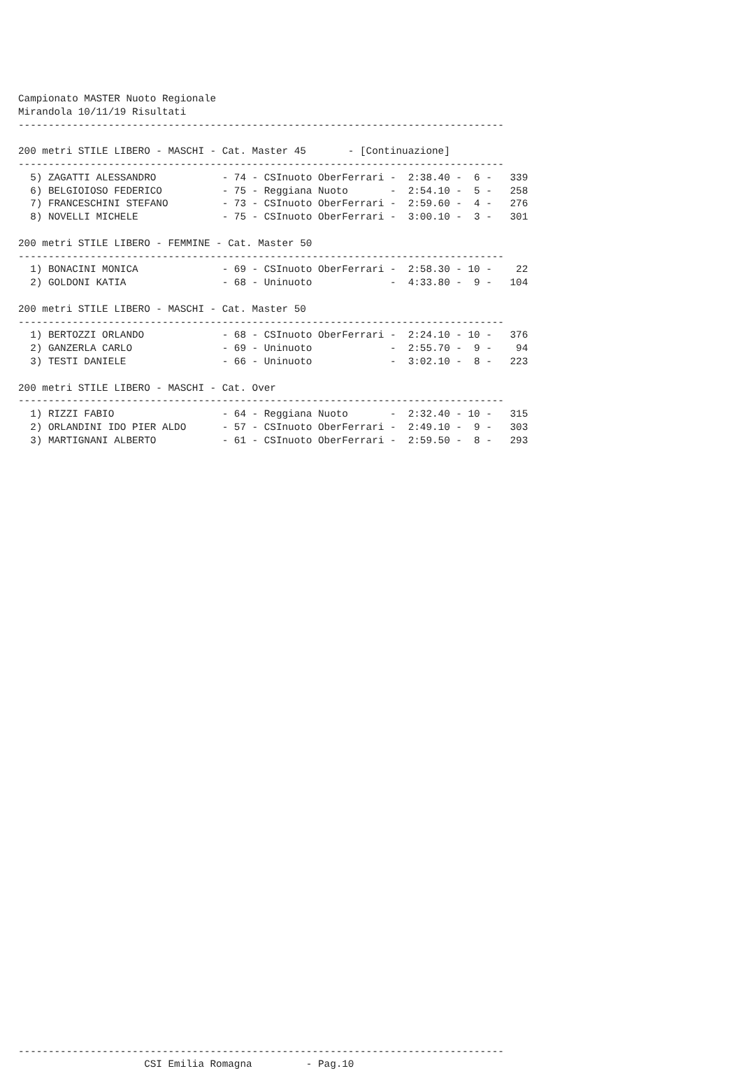Campionato MASTER Nuoto Regionale
Mirandola 10/11/19 Risultati
---------------------------------------------------------------------------------

200 metri STILE LIBERO - MASCHI - Cat. Master 45       - [Continuazione]
---------------------------------------------------------------------------------
  5) ZAGATTI ALESSANDRO           - 74 - CSInuoto OberFerrari -  2:38.40 -  6 -   339
  6) BELGIOIOSO FEDERICO          - 75 - Reggiana Nuoto       -  2:54.10 -  5 -   258
  7) FRANCESCHINI STEFANO         - 73 - CSInuoto OberFerrari -  2:59.60 -  4 -   276
  8) NOVELLI MICHELE              - 75 - CSInuoto OberFerrari -  3:00.10 -  3 -   301

200 metri STILE LIBERO - FEMMINE - Cat. Master 50
---------------------------------------------------------------------------------
  1) BONACINI MONICA              - 69 - CSInuoto OberFerrari -  2:58.30 - 10 -    22
  2) GOLDONI KATIA                - 68 - Uninuoto             -  4:33.80 -  9 -   104

200 metri STILE LIBERO - MASCHI - Cat. Master 50
---------------------------------------------------------------------------------
  1) BERTOZZI ORLANDO             - 68 - CSInuoto OberFerrari -  2:24.10 - 10 -   376
  2) GANZERLA CARLO               - 69 - Uninuoto             -  2:55.70 -  9 -    94
  3) TESTI DANIELE                - 66 - Uninuoto             -  3:02.10 -  8 -   223

200 metri STILE LIBERO - MASCHI - Cat. Over
---------------------------------------------------------------------------------
  1) RIZZI FABIO                  - 64 - Reggiana Nuoto       -  2:32.40 - 10 -   315
  2) ORLANDINI IDO PIER ALDO      - 57 - CSInuoto OberFerrari -  2:49.10 -  9 -   303
  3) MARTIGNANI ALBERTO           - 61 - CSInuoto OberFerrari -  2:59.50 -  8 -   293
---------------------------------------------------------------------------------
                     CSI Emilia Romagna         - Pag.10